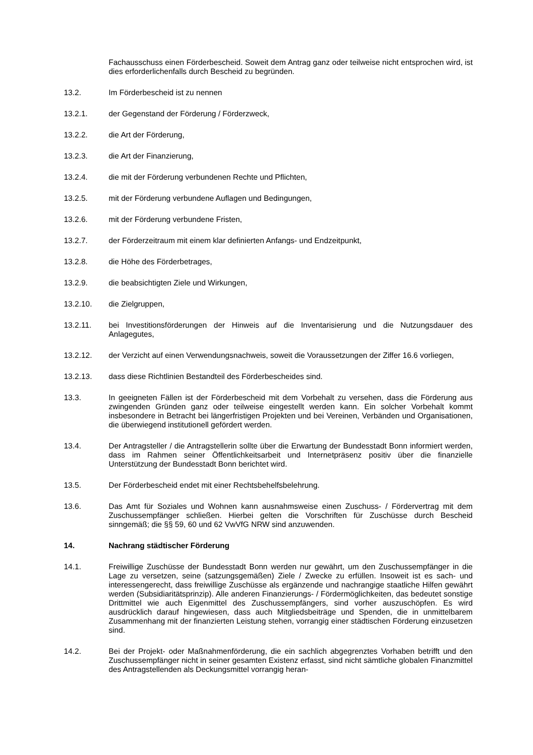Fachausschuss einen Förderbescheid. Soweit dem Antrag ganz oder teilweise nicht entsprochen wird, ist dies erforderlichenfalls durch Bescheid zu begründen.
13.2. Im Förderbescheid ist zu nennen
13.2.1. der Gegenstand der Förderung / Förderzweck,
13.2.2. die Art der Förderung,
13.2.3. die Art der Finanzierung,
13.2.4. die mit der Förderung verbundenen Rechte und Pflichten,
13.2.5. mit der Förderung verbundene Auflagen und Bedingungen,
13.2.6. mit der Förderung verbundene Fristen,
13.2.7. der Förderzeitraum mit einem klar definierten Anfangs- und Endzeitpunkt,
13.2.8. die Höhe des Förderbetrages,
13.2.9. die beabsichtigten Ziele und Wirkungen,
13.2.10. die Zielgruppen,
13.2.11. bei Investitionsförderungen der Hinweis auf die Inventarisierung und die Nutzungsdauer des Anlagegutes,
13.2.12. der Verzicht auf einen Verwendungsnachweis, soweit die Voraussetzungen der Ziffer 16.6 vorliegen,
13.2.13. dass diese Richtlinien Bestandteil des Förderbescheides sind.
13.3. In geeigneten Fällen ist der Förderbescheid mit dem Vorbehalt zu versehen, dass die Förderung aus zwingenden Gründen ganz oder teilweise eingestellt werden kann. Ein solcher Vorbehalt kommt insbesondere in Betracht bei längerfristigen Projekten und bei Vereinen, Verbänden und Organisationen, die überwiegend institutionell gefördert werden.
13.4. Der Antragsteller / die Antragstellerin sollte über die Erwartung der Bundesstadt Bonn informiert werden, dass im Rahmen seiner Öffentlichkeitsarbeit und Internetpräsenz positiv über die finanzielle Unterstützung der Bundesstadt Bonn berichtet wird.
13.5. Der Förderbescheid endet mit einer Rechtsbehelfsbelehrung.
13.6. Das Amt für Soziales und Wohnen kann ausnahmsweise einen Zuschuss- / Fördervertrag mit dem Zuschussempfänger schließen. Hierbei gelten die Vorschriften für Zuschüsse durch Bescheid sinngemäß; die §§ 59, 60 und 62 VwVfG NRW sind anzuwenden.
14. Nachrang städtischer Förderung
14.1. Freiwillige Zuschüsse der Bundesstadt Bonn werden nur gewährt, um den Zuschussempfänger in die Lage zu versetzen, seine (satzungsgemäßen) Ziele / Zwecke zu erfüllen. Insoweit ist es sach- und interessengerecht, dass freiwillige Zuschüsse als ergänzende und nachrangige staatliche Hilfen gewährt werden (Subsidiaritätsprinzip). Alle anderen Finanzierungs- / Fördermöglichkeiten, das bedeutet sonstige Drittmittel wie auch Eigenmittel des Zuschussempfängers, sind vorher auszuschöpfen. Es wird ausdrücklich darauf hingewiesen, dass auch Mitgliedsbeiträge und Spenden, die in unmittelbarem Zusammenhang mit der finanzierten Leistung stehen, vorrangig einer städtischen Förderung einzusetzen sind.
14.2. Bei der Projekt- oder Maßnahmenförderung, die ein sachlich abgegrenztes Vorhaben betrifft und den Zuschussempfänger nicht in seiner gesamten Existenz erfasst, sind nicht sämtliche globalen Finanzmittel des Antragstellenden als Deckungsmittel vorrangig heran-